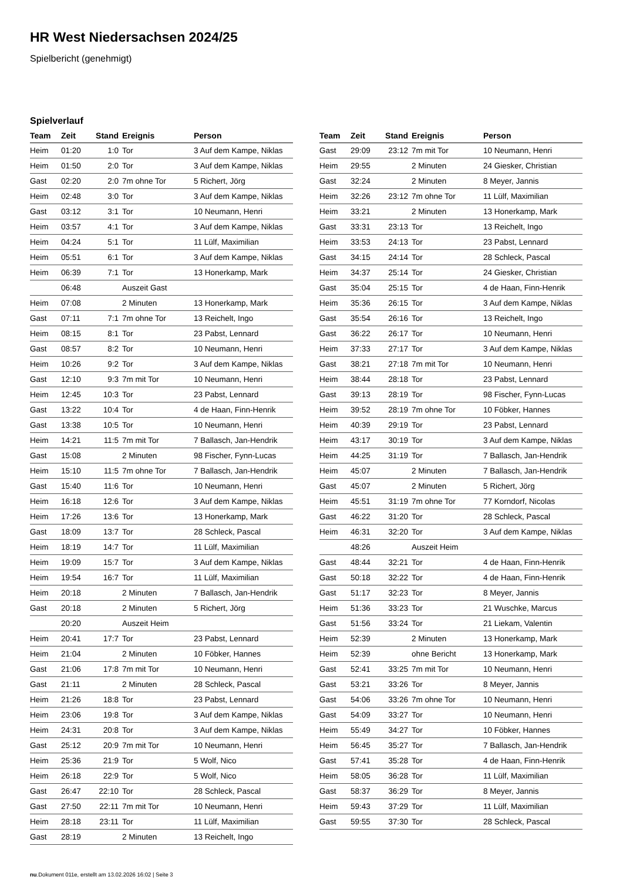HR West Niedersachsen 2024/25
Spielbericht (genehmigt)
Spielverlauf
| Team | Zeit | Stand | Ereignis | Person |
| --- | --- | --- | --- | --- |
| Heim | 01:20 | 1:0 | Tor | 3 Auf dem Kampe, Niklas |
| Heim | 01:50 | 2:0 | Tor | 3 Auf dem Kampe, Niklas |
| Gast | 02:20 | 2:0 | 7m ohne Tor | 5 Richert, Jörg |
| Heim | 02:48 | 3:0 | Tor | 3 Auf dem Kampe, Niklas |
| Gast | 03:12 | 3:1 | Tor | 10 Neumann, Henri |
| Heim | 03:57 | 4:1 | Tor | 3 Auf dem Kampe, Niklas |
| Heim | 04:24 | 5:1 | Tor | 11 Lülf, Maximilian |
| Heim | 05:51 | 6:1 | Tor | 3 Auf dem Kampe, Niklas |
| Heim | 06:39 | 7:1 | Tor | 13 Honerkamp, Mark |
| | 06:48 | | Auszeit Gast | |
| Heim | 07:08 | | 2 Minuten | 13 Honerkamp, Mark |
| Gast | 07:11 | 7:1 | 7m ohne Tor | 13 Reichelt, Ingo |
| Heim | 08:15 | 8:1 | Tor | 23 Pabst, Lennard |
| Gast | 08:57 | 8:2 | Tor | 10 Neumann, Henri |
| Heim | 10:26 | 9:2 | Tor | 3 Auf dem Kampe, Niklas |
| Gast | 12:10 | 9:3 | 7m mit Tor | 10 Neumann, Henri |
| Heim | 12:45 | 10:3 | Tor | 23 Pabst, Lennard |
| Gast | 13:22 | 10:4 | Tor | 4 de Haan, Finn-Henrik |
| Gast | 13:38 | 10:5 | Tor | 10 Neumann, Henri |
| Heim | 14:21 | 11:5 | 7m mit Tor | 7 Ballasch, Jan-Hendrik |
| Gast | 15:08 | | 2 Minuten | 98 Fischer, Fynn-Lucas |
| Heim | 15:10 | 11:5 | 7m ohne Tor | 7 Ballasch, Jan-Hendrik |
| Gast | 15:40 | 11:6 | Tor | 10 Neumann, Henri |
| Heim | 16:18 | 12:6 | Tor | 3 Auf dem Kampe, Niklas |
| Heim | 17:26 | 13:6 | Tor | 13 Honerkamp, Mark |
| Gast | 18:09 | 13:7 | Tor | 28 Schleck, Pascal |
| Heim | 18:19 | 14:7 | Tor | 11 Lülf, Maximilian |
| Heim | 19:09 | 15:7 | Tor | 3 Auf dem Kampe, Niklas |
| Heim | 19:54 | 16:7 | Tor | 11 Lülf, Maximilian |
| Heim | 20:18 | | 2 Minuten | 7 Ballasch, Jan-Hendrik |
| Gast | 20:18 | | 2 Minuten | 5 Richert, Jörg |
| | 20:20 | | Auszeit Heim | |
| Heim | 20:41 | 17:7 | Tor | 23 Pabst, Lennard |
| Heim | 21:04 | | 2 Minuten | 10 Föbker, Hannes |
| Gast | 21:06 | 17:8 | 7m mit Tor | 10 Neumann, Henri |
| Gast | 21:11 | | 2 Minuten | 28 Schleck, Pascal |
| Heim | 21:26 | 18:8 | Tor | 23 Pabst, Lennard |
| Heim | 23:06 | 19:8 | Tor | 3 Auf dem Kampe, Niklas |
| Heim | 24:31 | 20:8 | Tor | 3 Auf dem Kampe, Niklas |
| Gast | 25:12 | 20:9 | 7m mit Tor | 10 Neumann, Henri |
| Heim | 25:36 | 21:9 | Tor | 5 Wolf, Nico |
| Heim | 26:18 | 22:9 | Tor | 5 Wolf, Nico |
| Gast | 26:47 | 22:10 | Tor | 28 Schleck, Pascal |
| Gast | 27:50 | 22:11 | 7m mit Tor | 10 Neumann, Henri |
| Heim | 28:18 | 23:11 | Tor | 11 Lülf, Maximilian |
| Gast | 28:19 | | 2 Minuten | 13 Reichelt, Ingo |
| Team | Zeit | Stand | Ereignis | Person |
| --- | --- | --- | --- | --- |
| Gast | 29:09 | 23:12 | 7m mit Tor | 10 Neumann, Henri |
| Heim | 29:55 | | 2 Minuten | 24 Giesker, Christian |
| Gast | 32:24 | | 2 Minuten | 8 Meyer, Jannis |
| Heim | 32:26 | 23:12 | 7m ohne Tor | 11 Lülf, Maximilian |
| Heim | 33:21 | | 2 Minuten | 13 Honerkamp, Mark |
| Gast | 33:31 | 23:13 | Tor | 13 Reichelt, Ingo |
| Heim | 33:53 | 24:13 | Tor | 23 Pabst, Lennard |
| Gast | 34:15 | 24:14 | Tor | 28 Schleck, Pascal |
| Heim | 34:37 | 25:14 | Tor | 24 Giesker, Christian |
| Gast | 35:04 | 25:15 | Tor | 4 de Haan, Finn-Henrik |
| Heim | 35:36 | 26:15 | Tor | 3 Auf dem Kampe, Niklas |
| Gast | 35:54 | 26:16 | Tor | 13 Reichelt, Ingo |
| Gast | 36:22 | 26:17 | Tor | 10 Neumann, Henri |
| Heim | 37:33 | 27:17 | Tor | 3 Auf dem Kampe, Niklas |
| Gast | 38:21 | 27:18 | 7m mit Tor | 10 Neumann, Henri |
| Heim | 38:44 | 28:18 | Tor | 23 Pabst, Lennard |
| Gast | 39:13 | 28:19 | Tor | 98 Fischer, Fynn-Lucas |
| Heim | 39:52 | 28:19 | 7m ohne Tor | 10 Föbker, Hannes |
| Heim | 40:39 | 29:19 | Tor | 23 Pabst, Lennard |
| Heim | 43:17 | 30:19 | Tor | 3 Auf dem Kampe, Niklas |
| Heim | 44:25 | 31:19 | Tor | 7 Ballasch, Jan-Hendrik |
| Heim | 45:07 | | 2 Minuten | 7 Ballasch, Jan-Hendrik |
| Gast | 45:07 | | 2 Minuten | 5 Richert, Jörg |
| Heim | 45:51 | 31:19 | 7m ohne Tor | 77 Korndorf, Nicolas |
| Gast | 46:22 | 31:20 | Tor | 28 Schleck, Pascal |
| Heim | 46:31 | 32:20 | Tor | 3 Auf dem Kampe, Niklas |
| | 48:26 | | Auszeit Heim | |
| Gast | 48:44 | 32:21 | Tor | 4 de Haan, Finn-Henrik |
| Gast | 50:18 | 32:22 | Tor | 4 de Haan, Finn-Henrik |
| Gast | 51:17 | 32:23 | Tor | 8 Meyer, Jannis |
| Heim | 51:36 | 33:23 | Tor | 21 Wuschke, Marcus |
| Gast | 51:56 | 33:24 | Tor | 21 Liekam, Valentin |
| Heim | 52:39 | | 2 Minuten | 13 Honerkamp, Mark |
| Heim | 52:39 | | ohne Bericht | 13 Honerkamp, Mark |
| Gast | 52:41 | 33:25 | 7m mit Tor | 10 Neumann, Henri |
| Gast | 53:21 | 33:26 | Tor | 8 Meyer, Jannis |
| Gast | 54:06 | 33:26 | 7m ohne Tor | 10 Neumann, Henri |
| Gast | 54:09 | 33:27 | Tor | 10 Neumann, Henri |
| Heim | 55:49 | 34:27 | Tor | 10 Föbker, Hannes |
| Heim | 56:45 | 35:27 | Tor | 7 Ballasch, Jan-Hendrik |
| Gast | 57:41 | 35:28 | Tor | 4 de Haan, Finn-Henrik |
| Heim | 58:05 | 36:28 | Tor | 11 Lülf, Maximilian |
| Gast | 58:37 | 36:29 | Tor | 8 Meyer, Jannis |
| Heim | 59:43 | 37:29 | Tor | 11 Lülf, Maximilian |
| Gast | 59:55 | 37:30 | Tor | 28 Schleck, Pascal |
nu.Dokument 011e, erstellt am 13.02.2026 16:02 | Seite 3